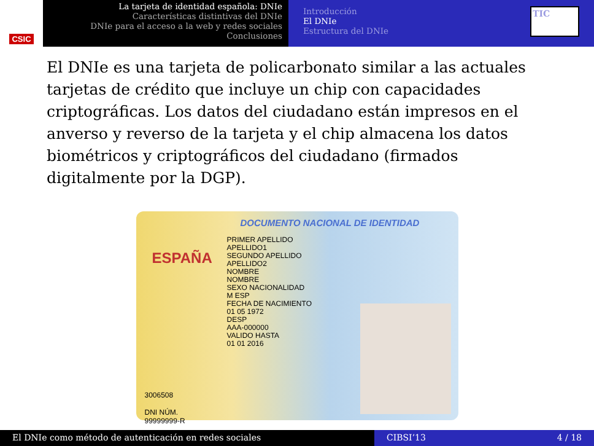CSIC
La tarjeta de identidad española: DNIe
Características distintivas del DNIe
DNIe para el acceso a la web y redes sociales
Conclusiones
Introducción
El DNIe
Estructura del DNIe
TIC
El DNIe es una tarjeta de policarbonato similar a las actuales tarjetas de crédito que incluye un chip con capacidades criptográficas. Los datos del ciudadano están impresos en el anverso y reverso de la tarjeta y el chip almacena los datos biométricos y criptográficos del ciudadano (firmados digitalmente por la DGP).
DOCUMENTO NACIONAL DE IDENTIDAD
ESPAÑA
PRIMER APELLIDO
APELLIDO1
SEGUNDO APELLIDO
APELLIDO2
NOMBRE
NOMBRE
SEXO NACIONALIDAD
M ESP
FECHA DE NACIMIENTO
01 05 1972
DESP
AAA-000000
VALIDO HASTA
01 01 2016
3006508
DNI NÚM.
99999999-R
El DNIe como método de autenticación en redes sociales CIBSI’13 4 / 18